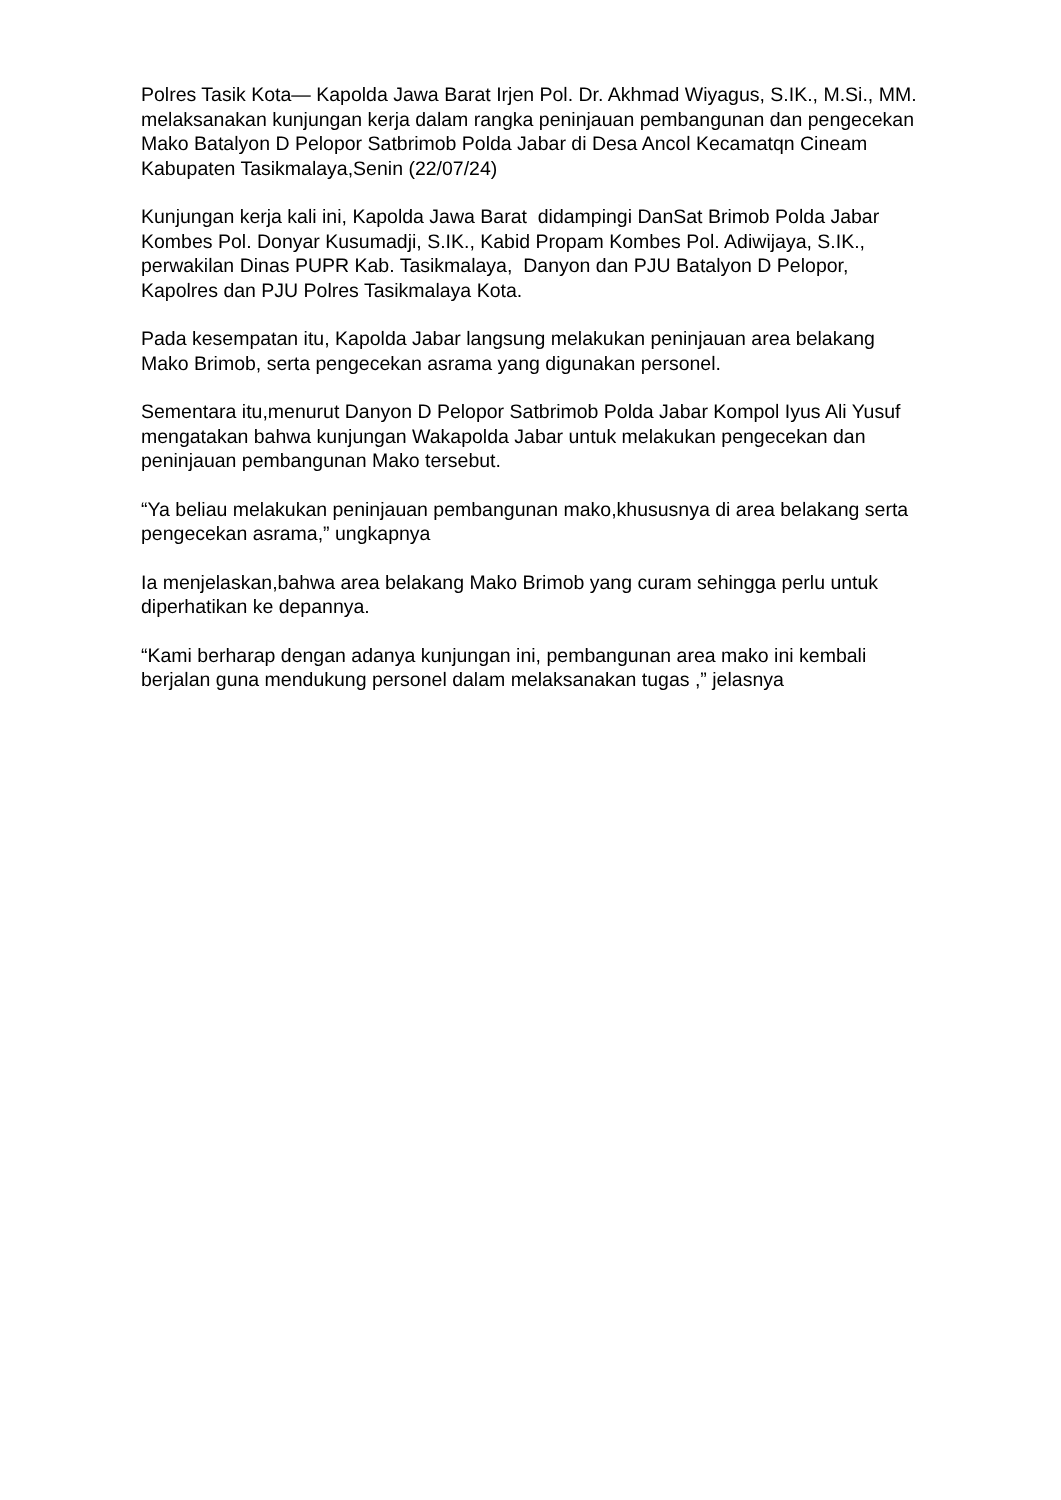Polres Tasik Kota— Kapolda Jawa Barat Irjen Pol. Dr. Akhmad Wiyagus, S.IK., M.Si., MM. melaksanakan kunjungan kerja dalam rangka peninjauan pembangunan dan pengecekan Mako Batalyon D Pelopor Satbrimob Polda Jabar di Desa Ancol Kecamatqn Cineam Kabupaten Tasikmalaya,Senin (22/07/24)
Kunjungan kerja kali ini, Kapolda Jawa Barat didampingi DanSat Brimob Polda Jabar Kombes Pol. Donyar Kusumadji, S.IK., Kabid Propam Kombes Pol. Adiwijaya, S.IK., perwakilan Dinas PUPR Kab. Tasikmalaya, Danyon dan PJU Batalyon D Pelopor, Kapolres dan PJU Polres Tasikmalaya Kota.
Pada kesempatan itu, Kapolda Jabar langsung melakukan peninjauan area belakang Mako Brimob, serta pengecekan asrama yang digunakan personel.
Sementara itu,menurut Danyon D Pelopor Satbrimob Polda Jabar Kompol Iyus Ali Yusuf mengatakan bahwa kunjungan Wakapolda Jabar untuk melakukan pengecekan dan peninjauan pembangunan Mako tersebut.
“Ya beliau melakukan peninjauan pembangunan mako,khususnya di area belakang serta pengecekan asrama,” ungkapnya
Ia menjelaskan,bahwa area belakang Mako Brimob yang curam sehingga perlu untuk diperhatikan ke depannya.
“Kami berharap dengan adanya kunjungan ini, pembangunan area mako ini kembali berjalan guna mendukung personel dalam melaksanakan tugas ,” jelasnya